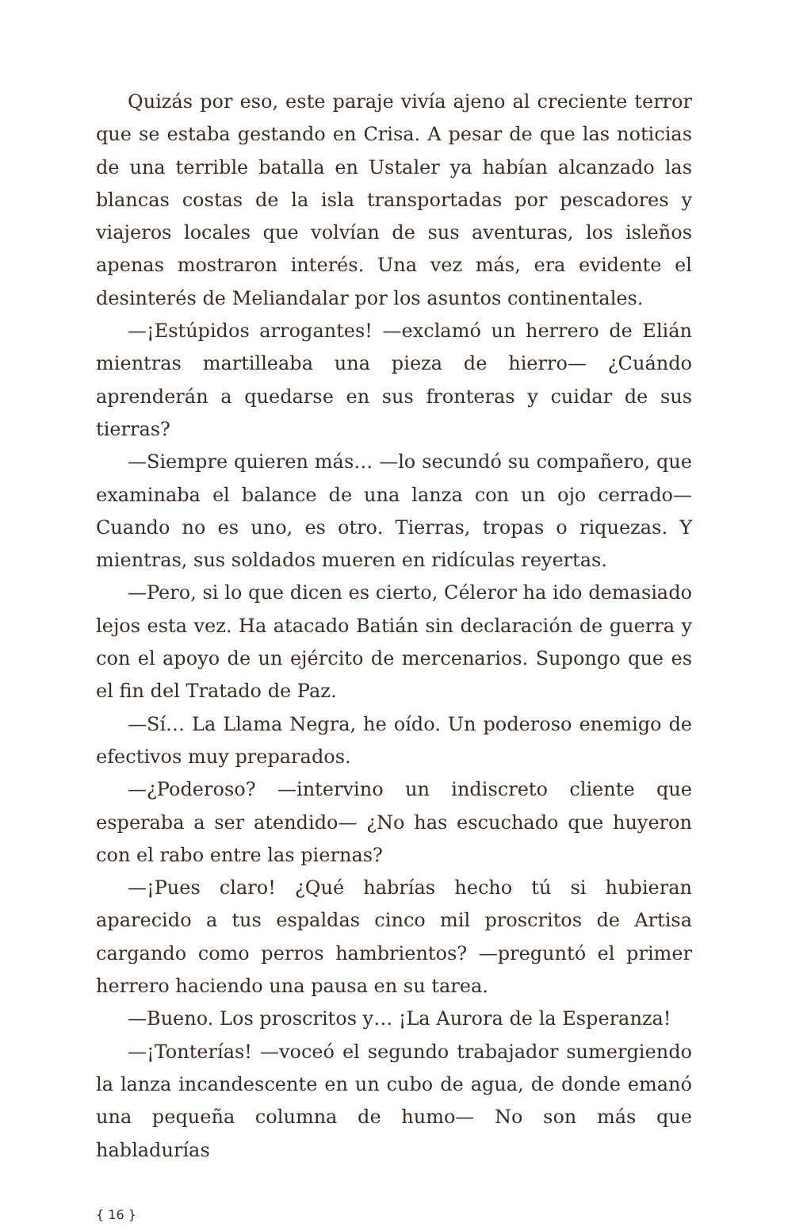Quizás por eso, este paraje vivía ajeno al creciente terror que se estaba gestando en Crisa. A pesar de que las noticias de una terrible batalla en Ustaler ya habían alcanzado las blancas costas de la isla transportadas por pescadores y viajeros locales que volvían de sus aventuras, los isleños apenas mostraron interés. Una vez más, era evidente el desinterés de Meliandalar por los asuntos continentales.
—¡Estúpidos arrogantes! —exclamó un herrero de Elián mientras martilleaba una pieza de hierro— ¿Cuándo aprenderán a quedarse en sus fronteras y cuidar de sus tierras?
—Siempre quieren más… —lo secundó su compañero, que examinaba el balance de una lanza con un ojo cerrado— Cuando no es uno, es otro. Tierras, tropas o riquezas. Y mientras, sus soldados mueren en ridículas reyertas.
—Pero, si lo que dicen es cierto, Céleror ha ido demasiado lejos esta vez. Ha atacado Batián sin declaración de guerra y con el apoyo de un ejército de mercenarios. Supongo que es el fin del Tratado de Paz.
—Sí… La Llama Negra, he oído. Un poderoso enemigo de efectivos muy preparados.
—¿Poderoso? —intervino un indiscreto cliente que esperaba a ser atendido— ¿No has escuchado que huyeron con el rabo entre las piernas?
—¡Pues claro! ¿Qué habrías hecho tú si hubieran aparecido a tus espaldas cinco mil proscritos de Artisa cargando como perros hambrientos? —preguntó el primer herrero haciendo una pausa en su tarea.
—Bueno. Los proscritos y… ¡La Aurora de la Esperanza!
—¡Tonterías! —voceó el segundo trabajador sumergiendo la lanza incandescente en un cubo de agua, de donde emanó una pequeña columna de humo— No son más que habladurías
{ 16 }